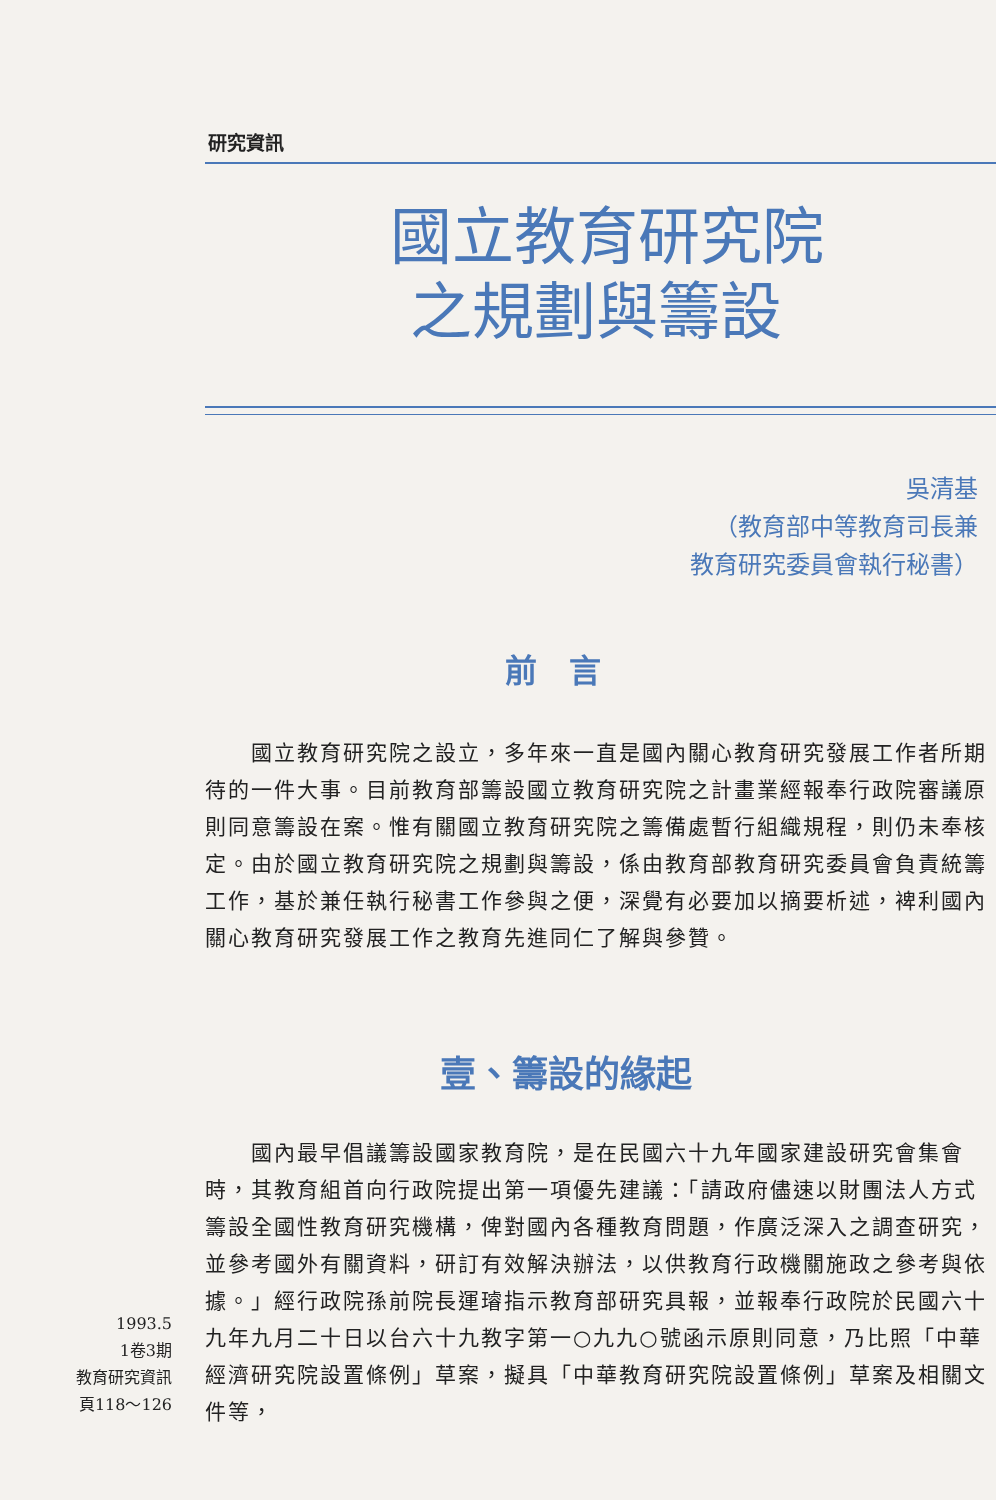研究資訊
國立教育研究院
之規劃與籌設
吳清基
（教育部中等教育司長兼
教育研究委員會執行秘書）
前　言
　　國立教育研究院之設立，多年來一直是國內關心教育研究發展工作者所期待的一件大事。目前教育部籌設國立教育研究院之計畫業經報奉行政院審議原則同意籌設在案。惟有關國立教育研究院之籌備處暫行組織規程，則仍未奉核定。由於國立教育研究院之規劃與籌設，係由教育部教育研究委員會負責統籌工作，基於兼任執行秘書工作參與之便，深覺有必要加以摘要析述，裨利國內關心教育研究發展工作之教育先進同仁了解與參贊。
壹、籌設的緣起
　　國內最早倡議籌設國家教育院，是在民國六十九年國家建設研究會集會時，其教育組首向行政院提出第一項優先建議：「請政府儘速以財團法人方式籌設全國性教育研究機構，俾對國內各種教育問題，作廣泛深入之調查研究，並參考國外有關資料，研訂有效解決辦法，以供教育行政機關施政之參考與依據。」經行政院孫前院長運璿指示教育部研究具報，並報奉行政院於民國六十九年九月二十日以台六十九教字第一○九九○號函示原則同意，乃比照「中華經濟研究院設置條例」草案，擬具「中華教育研究院設置條例」草案及相關文件等，
1993.5
1卷3期
教育研究資訊
頁118～126